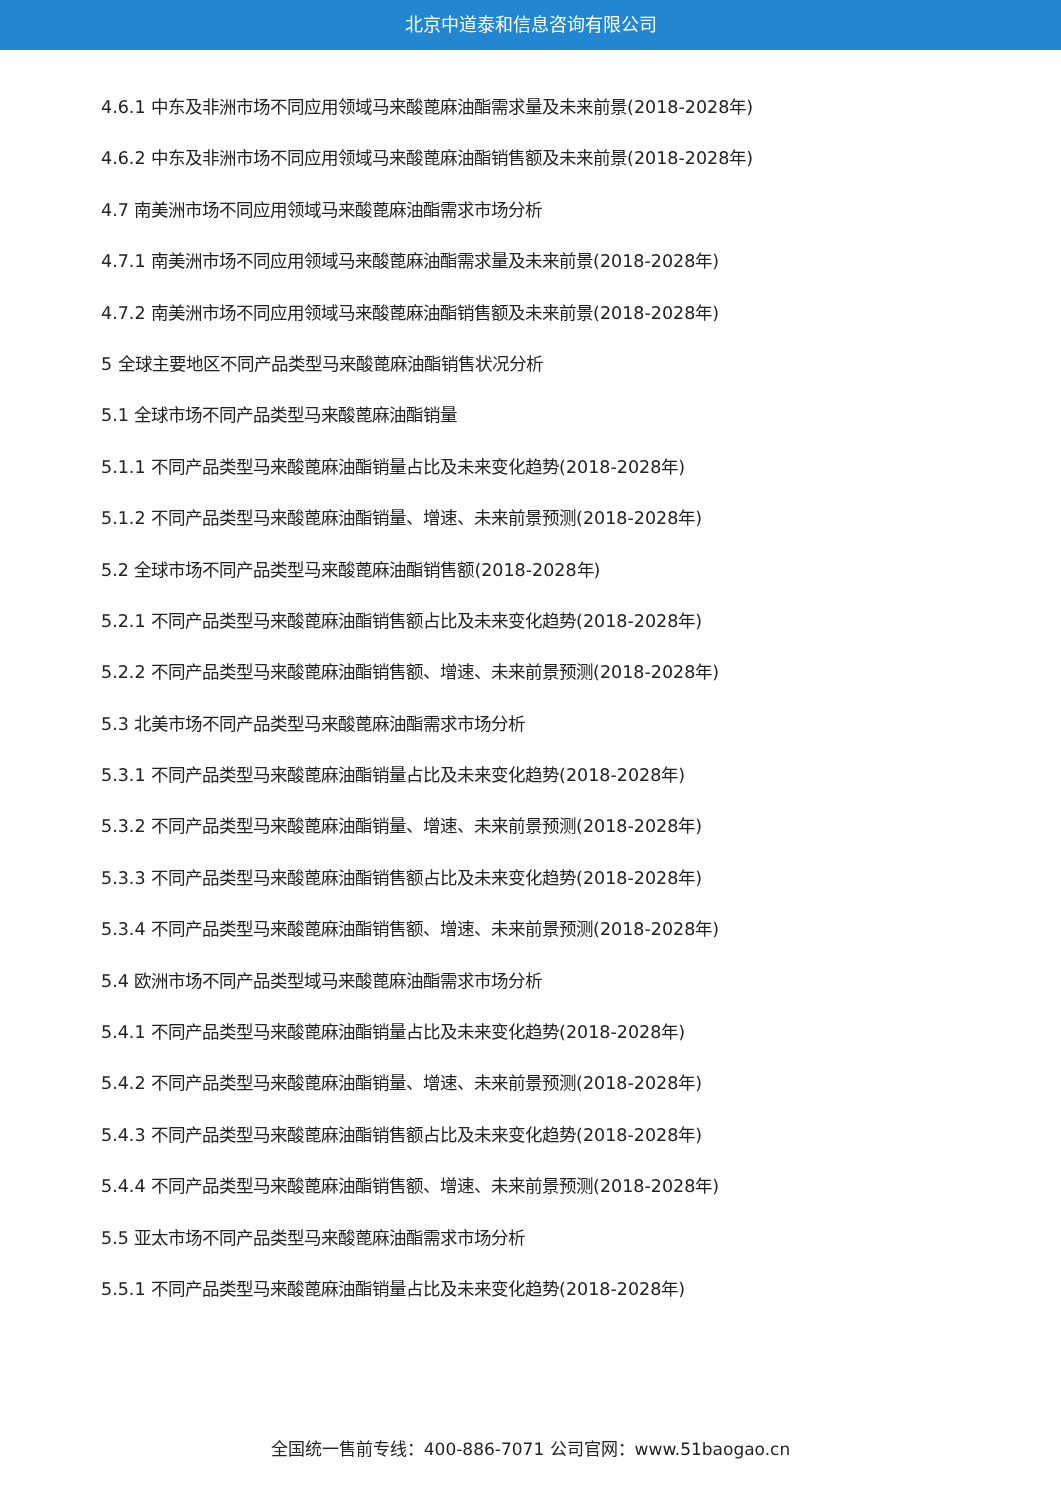北京中道泰和信息咨询有限公司
4.6.1 中东及非洲市场不同应用领域马来酸蓖麻油酯需求量及未来前景(2018-2028年)
4.6.2 中东及非洲市场不同应用领域马来酸蓖麻油酯销售额及未来前景(2018-2028年)
4.7 南美洲市场不同应用领域马来酸蓖麻油酯需求市场分析
4.7.1 南美洲市场不同应用领域马来酸蓖麻油酯需求量及未来前景(2018-2028年)
4.7.2 南美洲市场不同应用领域马来酸蓖麻油酯销售额及未来前景(2018-2028年)
5 全球主要地区不同产品类型马来酸蓖麻油酯销售状况分析
5.1 全球市场不同产品类型马来酸蓖麻油酯销量
5.1.1 不同产品类型马来酸蓖麻油酯销量占比及未来变化趋势(2018-2028年)
5.1.2 不同产品类型马来酸蓖麻油酯销量、增速、未来前景预测(2018-2028年)
5.2 全球市场不同产品类型马来酸蓖麻油酯销售额(2018-2028年)
5.2.1 不同产品类型马来酸蓖麻油酯销售额占比及未来变化趋势(2018-2028年)
5.2.2 不同产品类型马来酸蓖麻油酯销售额、增速、未来前景预测(2018-2028年)
5.3 北美市场不同产品类型马来酸蓖麻油酯需求市场分析
5.3.1 不同产品类型马来酸蓖麻油酯销量占比及未来变化趋势(2018-2028年)
5.3.2 不同产品类型马来酸蓖麻油酯销量、增速、未来前景预测(2018-2028年)
5.3.3 不同产品类型马来酸蓖麻油酯销售额占比及未来变化趋势(2018-2028年)
5.3.4 不同产品类型马来酸蓖麻油酯销售额、增速、未来前景预测(2018-2028年)
5.4 欧洲市场不同产品类型域马来酸蓖麻油酯需求市场分析
5.4.1 不同产品类型马来酸蓖麻油酯销量占比及未来变化趋势(2018-2028年)
5.4.2 不同产品类型马来酸蓖麻油酯销量、增速、未来前景预测(2018-2028年)
5.4.3 不同产品类型马来酸蓖麻油酯销售额占比及未来变化趋势(2018-2028年)
5.4.4 不同产品类型马来酸蓖麻油酯销售额、增速、未来前景预测(2018-2028年)
5.5 亚太市场不同产品类型马来酸蓖麻油酯需求市场分析
5.5.1 不同产品类型马来酸蓖麻油酯销量占比及未来变化趋势(2018-2028年)
全国统一售前专线：400-886-7071 公司官网：www.51baogao.cn